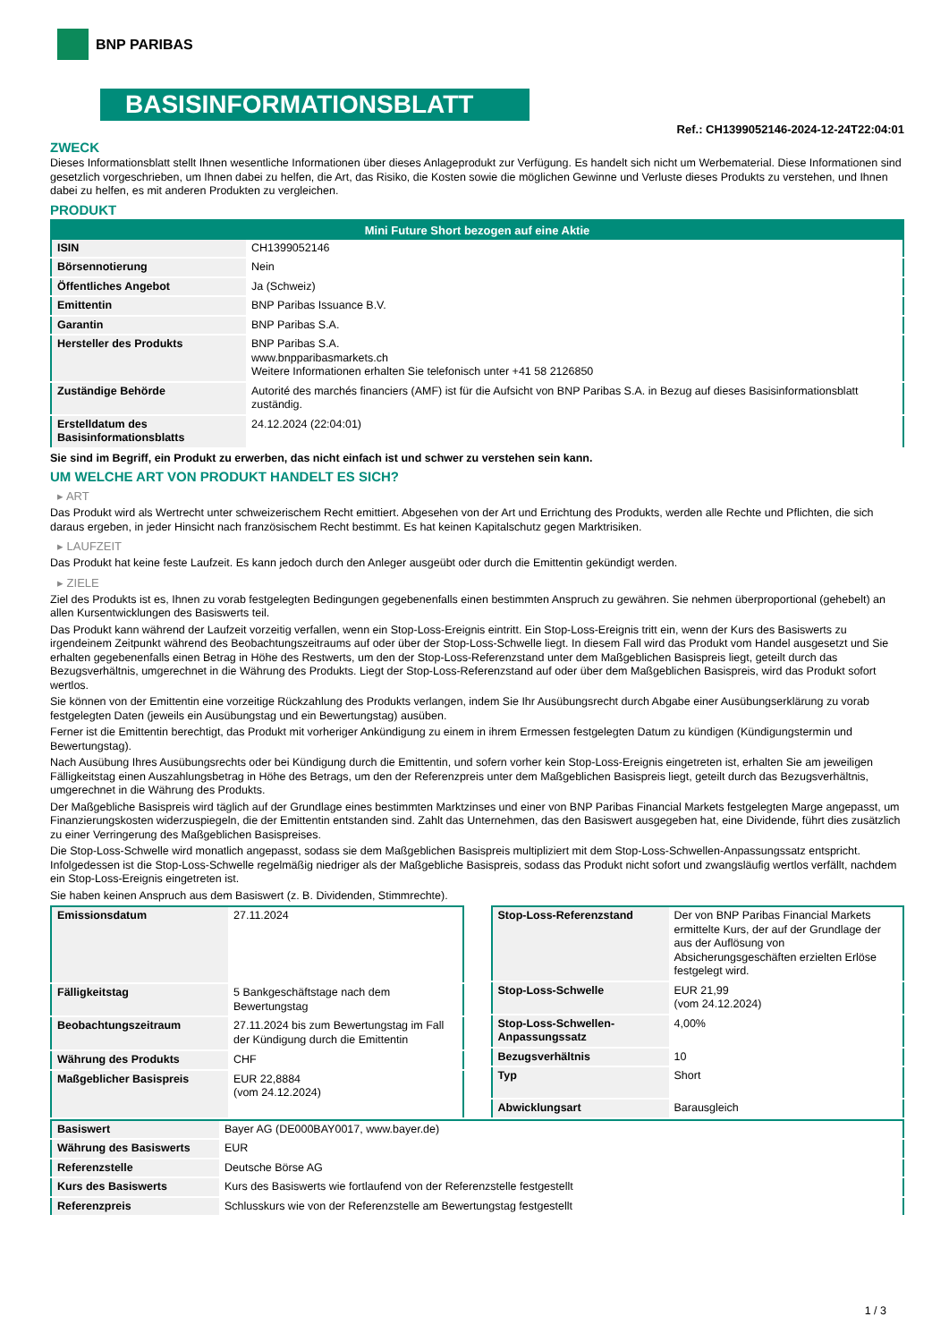BNP PARIBAS
BASISINFORMATIONSBLATT
Ref.: CH1399052146-2024-12-24T22:04:01
ZWECK
Dieses Informationsblatt stellt Ihnen wesentliche Informationen über dieses Anlageprodukt zur Verfügung. Es handelt sich nicht um Werbematerial. Diese Informationen sind gesetzlich vorgeschrieben, um Ihnen dabei zu helfen, die Art, das Risiko, die Kosten sowie die möglichen Gewinne und Verluste dieses Produkts zu verstehen, und Ihnen dabei zu helfen, es mit anderen Produkten zu vergleichen.
PRODUKT
| Mini Future Short bezogen auf eine Aktie | |
| --- | --- |
| ISIN | CH1399052146 |
| Börsennotierung | Nein |
| Öffentliches Angebot | Ja (Schweiz) |
| Emittentin | BNP Paribas Issuance B.V. |
| Garantin | BNP Paribas S.A. |
| Hersteller des Produkts | BNP Paribas S.A. www.bnpparibasmarkets.ch Weitere Informationen erhalten Sie telefonisch unter +41 58 2126850 |
| Zuständige Behörde | Autorité des marchés financiers (AMF) ist für die Aufsicht von BNP Paribas S.A. in Bezug auf dieses Basisinformationsblatt zuständig. |
| Erstelldatum des Basisinformationsblatts | 24.12.2024 (22:04:01) |
Sie sind im Begriff, ein Produkt zu erwerben, das nicht einfach ist und schwer zu verstehen sein kann.
UM WELCHE ART VON PRODUKT HANDELT ES SICH?
▸ ART
Das Produkt wird als Wertrecht unter schweizerischem Recht emittiert. Abgesehen von der Art und Errichtung des Produkts, werden alle Rechte und Pflichten, die sich daraus ergeben, in jeder Hinsicht nach französischem Recht bestimmt. Es hat keinen Kapitalschutz gegen Marktrisiken.
▸ LAUFZEIT
Das Produkt hat keine feste Laufzeit. Es kann jedoch durch den Anleger ausgeübt oder durch die Emittentin gekündigt werden.
▸ ZIELE
Ziel des Produkts ist es, Ihnen zu vorab festgelegten Bedingungen gegebenenfalls einen bestimmten Anspruch zu gewähren. Sie nehmen überproportional (gehebelt) an allen Kursentwicklungen des Basiswerts teil.
Das Produkt kann während der Laufzeit vorzeitig verfallen, wenn ein Stop-Loss-Ereignis eintritt. Ein Stop-Loss-Ereignis tritt ein, wenn der Kurs des Basiswerts zu irgendeinem Zeitpunkt während des Beobachtungszeitraums auf oder über der Stop-Loss-Schwelle liegt. In diesem Fall wird das Produkt vom Handel ausgesetzt und Sie erhalten gegebenenfalls einen Betrag in Höhe des Restwerts, um den der Stop-Loss-Referenzstand unter dem Maßgeblichen Basispreis liegt, geteilt durch das Bezugsverhältnis, umgerechnet in die Währung des Produkts. Liegt der Stop-Loss-Referenzstand auf oder über dem Maßgeblichen Basispreis, wird das Produkt sofort wertlos.
Sie können von der Emittentin eine vorzeitige Rückzahlung des Produkts verlangen, indem Sie Ihr Ausübungsrecht durch Abgabe einer Ausübungserklärung zu vorab festgelegten Daten (jeweils ein Ausübungstag und ein Bewertungstag) ausüben.
Ferner ist die Emittentin berechtigt, das Produkt mit vorheriger Ankündigung zu einem in ihrem Ermessen festgelegten Datum zu kündigen (Kündigungstermin und Bewertungstag).
Nach Ausübung Ihres Ausübungsrechts oder bei Kündigung durch die Emittentin, und sofern vorher kein Stop-Loss-Ereignis eingetreten ist, erhalten Sie am jeweiligen Fälligkeitstag einen Auszahlungsbetrag in Höhe des Betrags, um den der Referenzpreis unter dem Maßgeblichen Basispreis liegt, geteilt durch das Bezugsverhältnis, umgerechnet in die Währung des Produkts.
Der Maßgebliche Basispreis wird täglich auf der Grundlage eines bestimmten Marktzinses und einer von BNP Paribas Financial Markets festgelegten Marge angepasst, um Finanzierungskosten widerzuspiegeln, die der Emittentin entstanden sind. Zahlt das Unternehmen, das den Basiswert ausgegeben hat, eine Dividende, führt dies zusätzlich zu einer Verringerung des Maßgeblichen Basispreises.
Die Stop-Loss-Schwelle wird monatlich angepasst, sodass sie dem Maßgeblichen Basispreis multipliziert mit dem Stop-Loss-Schwellen-Anpassungssatz entspricht. Infolgedessen ist die Stop-Loss-Schwelle regelmäßig niedriger als der Maßgebliche Basispreis, sodass das Produkt nicht sofort und zwangsläufig wertlos verfällt, nachdem ein Stop-Loss-Ereignis eingetreten ist.
Sie haben keinen Anspruch aus dem Basiswert (z. B. Dividenden, Stimmrechte).
| Emissionsdatum | 27.11.2024 |
| Fälligkeitstag | 5 Bankgeschäftstage nach dem Bewertungstag |
| Beobachtungszeitraum | 27.11.2024 bis zum Bewertungstag im Fall der Kündigung durch die Emittentin |
| Währung des Produkts | CHF |
| Maßgeblicher Basispreis | EUR 22,8884 (vom 24.12.2024) |
| Stop-Loss-Referenzstand | Der von BNP Paribas Financial Markets ermittelte Kurs, der auf der Grundlage der aus der Auflösung von Absicherungsgeschäften erzielten Erlöse festgelegt wird. |
| Stop-Loss-Schwelle | EUR 21,99 (vom 24.12.2024) |
| Stop-Loss-Schwellen-Anpassungssatz | 4,00% |
| Bezugsverhältnis | 10 |
| Typ | Short |
| Abwicklungsart | Barausgleich |
| Basiswert | Bayer AG (DE000BAY0017, www.bayer.de) |
| Währung des Basiswerts | EUR |
| Referenzstelle | Deutsche Börse AG |
| Kurs des Basiswerts | Kurs des Basiswerts wie fortlaufend von der Referenzstelle festgestellt |
| Referenzpreis | Schlusskurs wie von der Referenzstelle am Bewertungstag festgestellt |
1 / 3